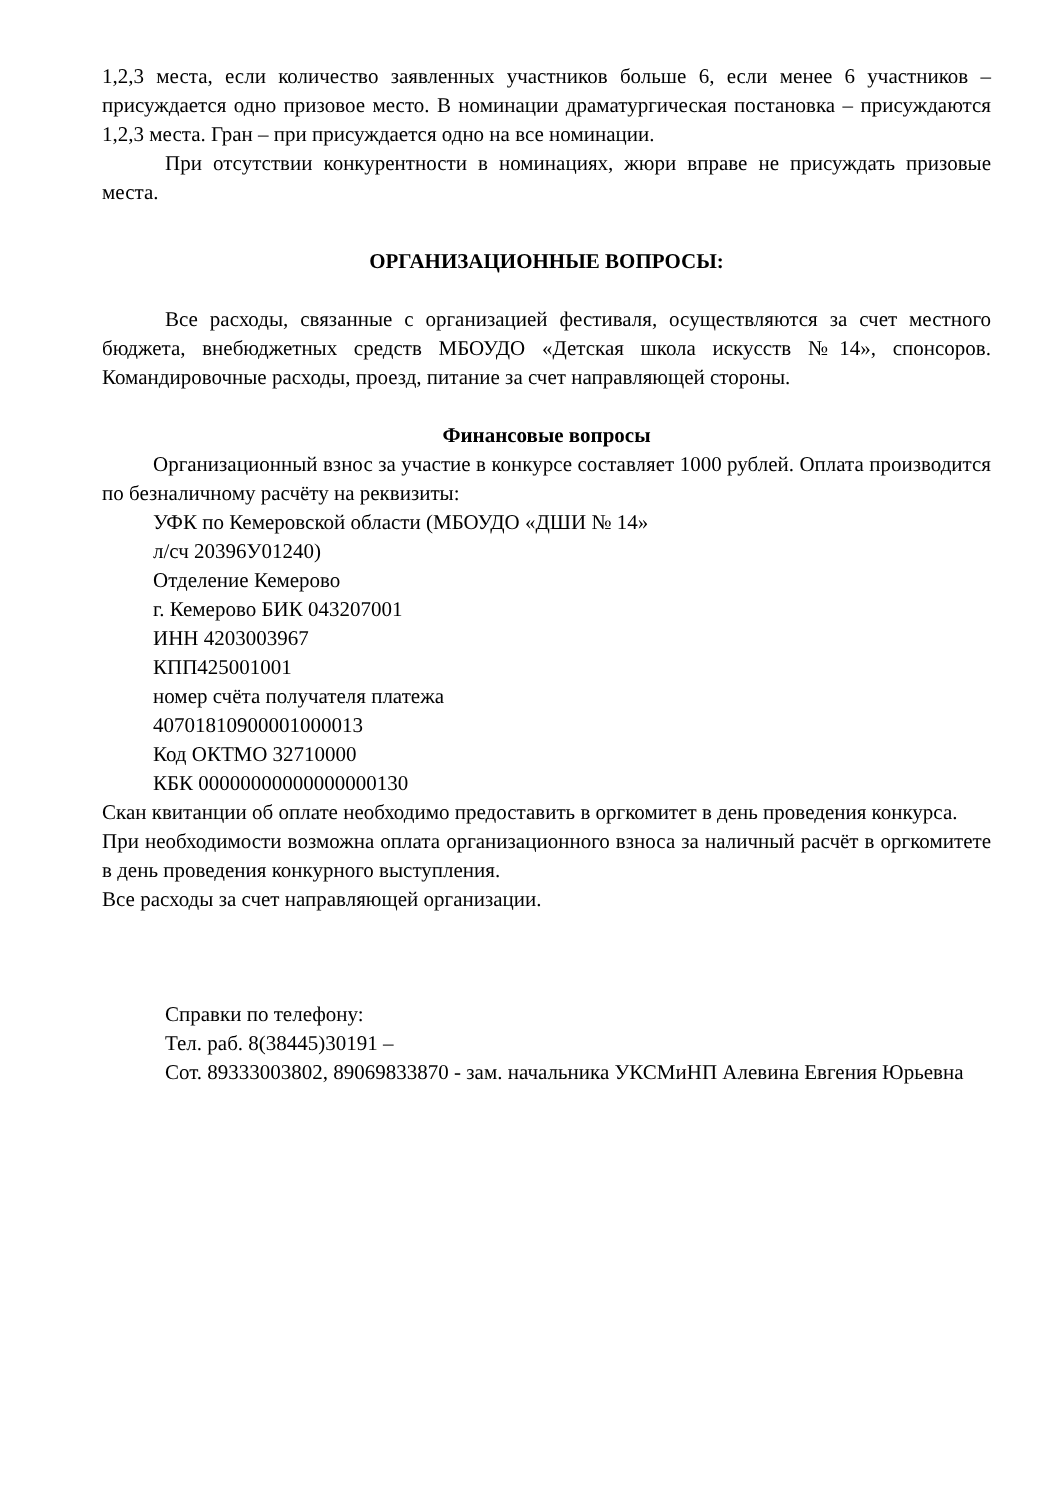1,2,3 места, если количество заявленных участников больше 6, если менее 6 участников – присуждается одно призовое место. В номинации драматургическая постановка – присуждаются 1,2,3 места. Гран – при присуждается одно на все номинации.
При отсутствии конкурентности в номинациях, жюри вправе не присуждать призовые места.
ОРГАНИЗАЦИОННЫЕ ВОПРОСЫ:
Все расходы, связанные с организацией фестиваля, осуществляются за счет местного бюджета, внебюджетных средств МБОУДО «Детская школа искусств №14», спонсоров. Командировочные расходы, проезд, питание за счет направляющей стороны.
Финансовые вопросы
Организационный взнос за участие в конкурсе составляет 1000 рублей. Оплата производится по безналичному расчёту на реквизиты:
УФК по Кемеровской области (МБОУДО «ДШИ № 14»
л/сч 20396У01240)
Отделение Кемерово
г. Кемерово БИК 043207001
ИНН 4203003967
КПП425001001
номер счёта получателя платежа
40701810900001000013
Код ОКТМО 32710000
КБК 00000000000000000130
Скан квитанции об оплате необходимо предоставить в оргкомитет в день проведения конкурса.
При необходимости возможна оплата организационного взноса за наличный расчёт в оргкомитете в день проведения конкурного выступления.
Все расходы за счет направляющей организации.
Справки по телефону:
Тел. раб. 8(38445)30191 –
Сот. 89333003802, 89069833870 - зам. начальника УКСМиНП Алевина Евгения Юрьевна